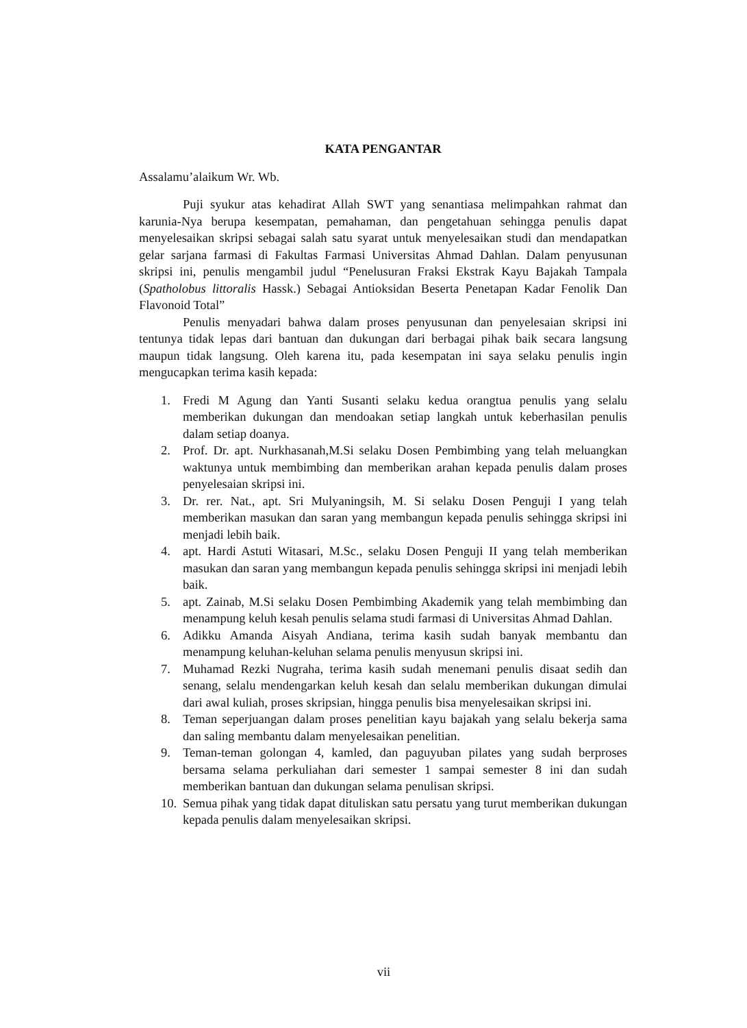KATA PENGANTAR
Assalamu’alaikum Wr. Wb.
Puji syukur atas kehadirat Allah SWT yang senantiasa melimpahkan rahmat dan karunia-Nya berupa kesempatan, pemahaman, dan pengetahuan sehingga penulis dapat menyelesaikan skripsi sebagai salah satu syarat untuk menyelesaikan studi dan mendapatkan gelar sarjana farmasi di Fakultas Farmasi Universitas Ahmad Dahlan. Dalam penyusunan skripsi ini, penulis mengambil judul “Penelusuran Fraksi Ekstrak Kayu Bajakah Tampala (Spatholobus littoralis Hassk.) Sebagai Antioksidan Beserta Penetapan Kadar Fenolik Dan Flavonoid Total”
Penulis menyadari bahwa dalam proses penyusunan dan penyelesaian skripsi ini tentunya tidak lepas dari bantuan dan dukungan dari berbagai pihak baik secara langsung maupun tidak langsung. Oleh karena itu, pada kesempatan ini saya selaku penulis ingin mengucapkan terima kasih kepada:
1. Fredi M Agung dan Yanti Susanti selaku kedua orangtua penulis yang selalu memberikan dukungan dan mendoakan setiap langkah untuk keberhasilan penulis dalam setiap doanya.
2. Prof. Dr. apt. Nurkhasanah,M.Si selaku Dosen Pembimbing yang telah meluangkan waktunya untuk membimbing dan memberikan arahan kepada penulis dalam proses penyelesaian skripsi ini.
3. Dr. rer. Nat., apt. Sri Mulyaningsih, M. Si selaku Dosen Penguji I yang telah memberikan masukan dan saran yang membangun kepada penulis sehingga skripsi ini menjadi lebih baik.
4. apt. Hardi Astuti Witasari, M.Sc., selaku Dosen Penguji II yang telah memberikan masukan dan saran yang membangun kepada penulis sehingga skripsi ini menjadi lebih baik.
5. apt. Zainab, M.Si selaku Dosen Pembimbing Akademik yang telah membimbing dan menampung keluh kesah penulis selama studi farmasi di Universitas Ahmad Dahlan.
6. Adikku Amanda Aisyah Andiana, terima kasih sudah banyak membantu dan menampung keluhan-keluhan selama penulis menyusun skripsi ini.
7. Muhamad Rezki Nugraha, terima kasih sudah menemani penulis disaat sedih dan senang, selalu mendengarkan keluh kesah dan selalu memberikan dukungan dimulai dari awal kuliah, proses skripsian, hingga penulis bisa menyelesaikan skripsi ini.
8. Teman seperjuangan dalam proses penelitian kayu bajakah yang selalu bekerja sama dan saling membantu dalam menyelesaikan penelitian.
9. Teman-teman golongan 4, kamled, dan paguyuban pilates yang sudah berproses bersama selama perkuliahan dari semester 1 sampai semester 8 ini dan sudah memberikan bantuan dan dukungan selama penulisan skripsi.
10. Semua pihak yang tidak dapat dituliskan satu persatu yang turut memberikan dukungan kepada penulis dalam menyelesaikan skripsi.
vii